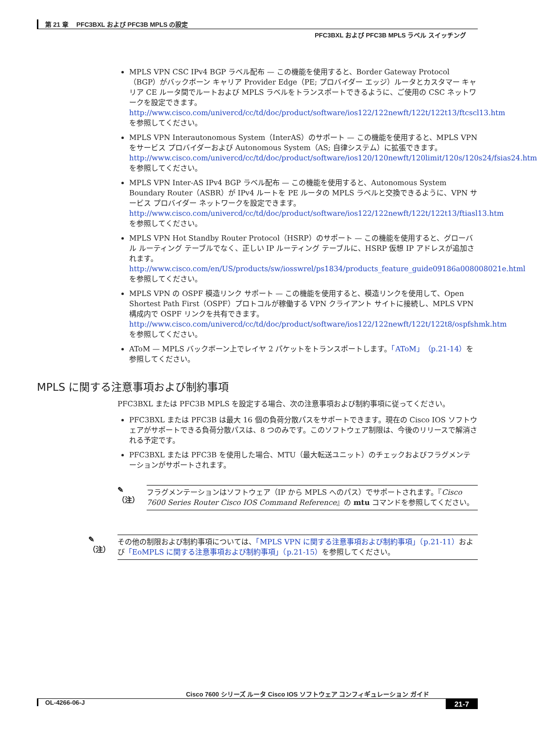第 21 章　 PFC3BXL および PFC3B MPLS の設定
PFC3BXL および PFC3B MPLS ラベル スイッチング
MPLS VPN CSC IPv4 BGP ラベル配布 — この機能を使用すると、Border Gateway Protocol（BGP）がバックボーン キャリア Provider Edge（PE; プロバイダー エッジ）ルータとカスタマー キャリア CE ルータ間でルートおよび MPLS ラベルをトランスポートできるように、ご使用の CSC ネットワークを設定できます。
http://www.cisco.com/univercd/cc/td/doc/product/software/ios122/122newft/122t/122t13/ftcscl13.htmを参照してください。
MPLS VPN Interautonomous System（InterAS）のサポート — この機能を使用すると、MPLS VPN をサービス プロバイダーおよび Autonomous System（AS; 自律システム）に拡張できます。
http://www.cisco.com/univercd/cc/td/doc/product/software/ios120/120newft/120limit/120s/120s24/fsias24.htm を参照してください。
MPLS VPN Inter-AS IPv4 BGP ラベル配布 — この機能を使用すると、Autonomous System Boundary Router（ASBR）が IPv4 ルートを PE ルータの MPLS ラベルと交換できるように、VPN サービス プロバイダー ネットワークを設定できます。
http://www.cisco.com/univercd/cc/td/doc/product/software/ios122/122newft/122t/122t13/ftiasl13.htm を参照してください。
MPLS VPN Hot Standby Router Protocol（HSRP）のサポート — この機能を使用すると、グローバル ルーティング テーブルでなく、正しい IP ルーティング テーブルに、HSRP 仮想 IP アドレスが追加されます。
http://www.cisco.com/en/US/products/sw/iosswrel/ps1834/products_feature_guide09186a008008021e.html を参照してください。
MPLS VPN の OSPF 模造リンク サポート — この機能を使用すると、模造リンクを使用して、Open Shortest Path First（OSPF）プロトコルが稼働する VPN クライアント サイトに接続し、MPLS VPN 構成内で OSPF リンクを共有できます。
http://www.cisco.com/univercd/cc/td/doc/product/software/ios122/122newft/122t/122t8/ospfshmk.htm を参照してください。
AToM — MPLS バックボーン上でレイヤ 2 パケットをトランスポートします。「AToM」（p.21-14）を参照してください。
MPLS に関する注意事項および制約事項
PFC3BXL または PFC3B MPLS を設定する場合、次の注意事項および制約事項に従ってください。
PFC3BXL または PFC3B は最大 16 個の負荷分散パスをサポートできます。現在の Cisco IOS ソフトウェアがサポートできる負荷分散パスは、8 つのみです。このソフトウェア制限は、今後のリリースで解消される予定です。
PFC3BXL または PFC3B を使用した場合、MTU（最大転送ユニット）のチェックおよびフラグメンテーションがサポートされます。
✎
（注）
フラグメンテーションはソフトウェア（IP から MPLS へのパス）でサポートされます。『Cisco 7600 Series Router Cisco IOS Command Reference』の mtu コマンドを参照してください。
✎
（注）
その他の制限および制約事項については、「MPLS VPN に関する注意事項および制約事項」（p.21-11）および「EoMPLS に関する注意事項および制約事項」（p.21-15）を参照してください。
Cisco 7600 シリーズ ルータ Cisco IOS ソフトウェア コンフィギュレーション ガイド
21-7 OL-4266-06-J